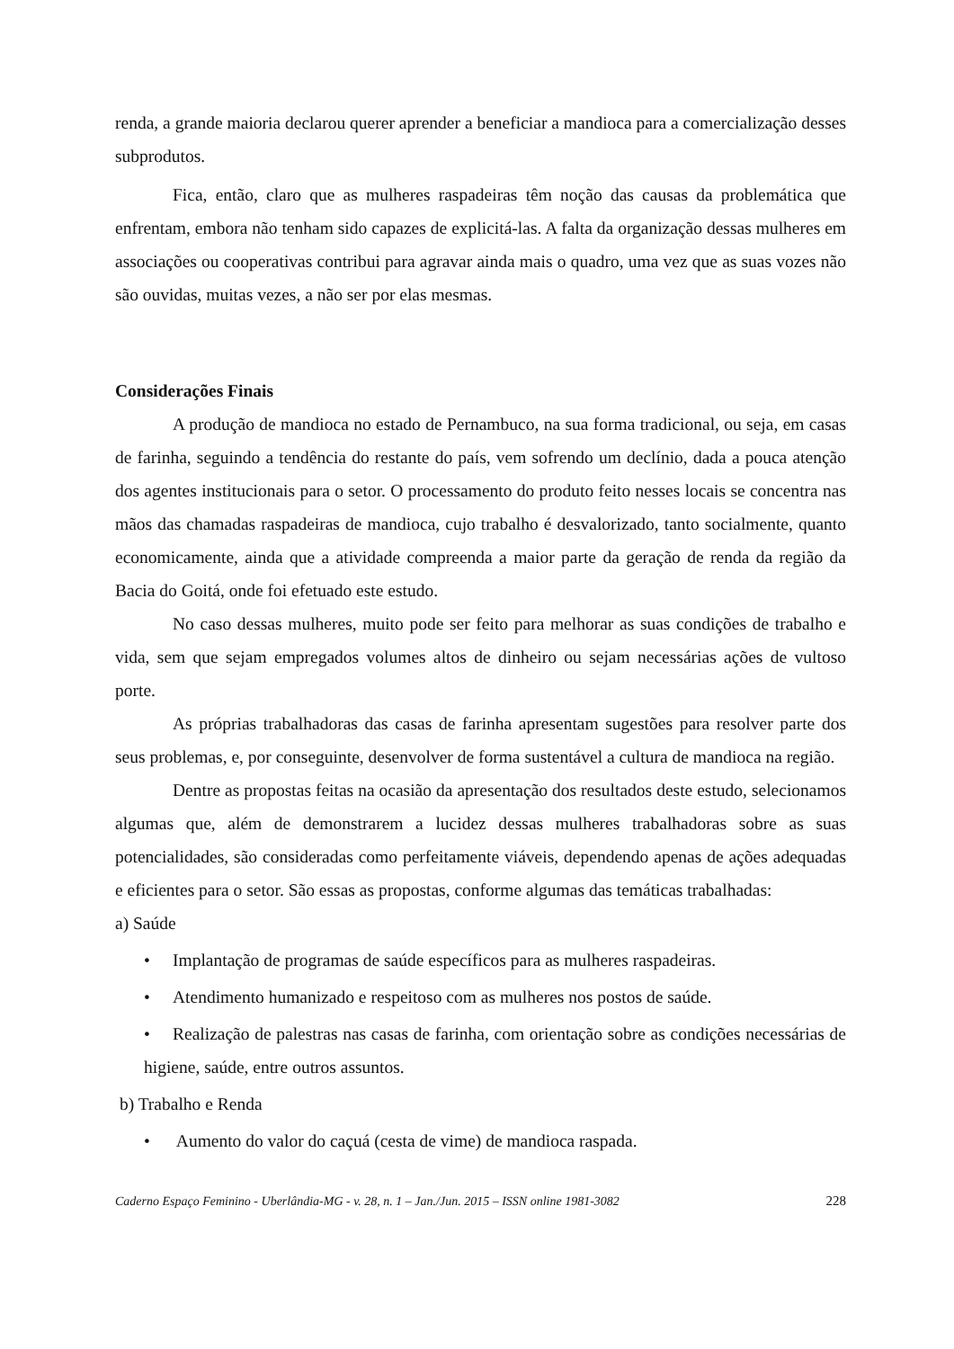renda, a grande maioria declarou querer aprender a beneficiar a mandioca para a comercialização desses subprodutos.
Fica, então, claro que as mulheres raspadeiras têm noção das causas da problemática que enfrentam, embora não tenham sido capazes de explicitá-las. A falta da organização dessas mulheres em associações ou cooperativas contribui para agravar ainda mais o quadro, uma vez que as suas vozes não são ouvidas, muitas vezes, a não ser por elas mesmas.
Considerações Finais
A produção de mandioca no estado de Pernambuco, na sua forma tradicional, ou seja, em casas de farinha, seguindo a tendência do restante do país, vem sofrendo um declínio, dada a pouca atenção dos agentes institucionais para o setor. O processamento do produto feito nesses locais se concentra nas mãos das chamadas raspadeiras de mandioca, cujo trabalho é desvalorizado, tanto socialmente, quanto economicamente, ainda que a atividade compreenda a maior parte da geração de renda da região da Bacia do Goitá, onde foi efetuado este estudo.
No caso dessas mulheres, muito pode ser feito para melhorar as suas condições de trabalho e vida, sem que sejam empregados volumes altos de dinheiro ou sejam necessárias ações de vultoso porte.
As próprias trabalhadoras das casas de farinha apresentam sugestões para resolver parte dos seus problemas, e, por conseguinte, desenvolver de forma sustentável a cultura de mandioca na região.
Dentre as propostas feitas na ocasião da apresentação dos resultados deste estudo, selecionamos algumas que, além de demonstrarem a lucidez dessas mulheres trabalhadoras sobre as suas potencialidades, são consideradas como perfeitamente viáveis, dependendo apenas de ações adequadas e eficientes para o setor. São essas as propostas, conforme algumas das temáticas trabalhadas:
a) Saúde
• Implantação de programas de saúde específicos para as mulheres raspadeiras.
• Atendimento humanizado e respeitoso com as mulheres nos postos de saúde.
• Realização de palestras nas casas de farinha, com orientação sobre as condições necessárias de higiene, saúde, entre outros assuntos.
b) Trabalho e Renda
• Aumento do valor do caçuá (cesta de vime) de mandioca raspada.
Caderno Espaço Feminino - Uberlândia-MG - v. 28, n. 1 – Jan./Jun. 2015 – ISSN online 1981-3082 228